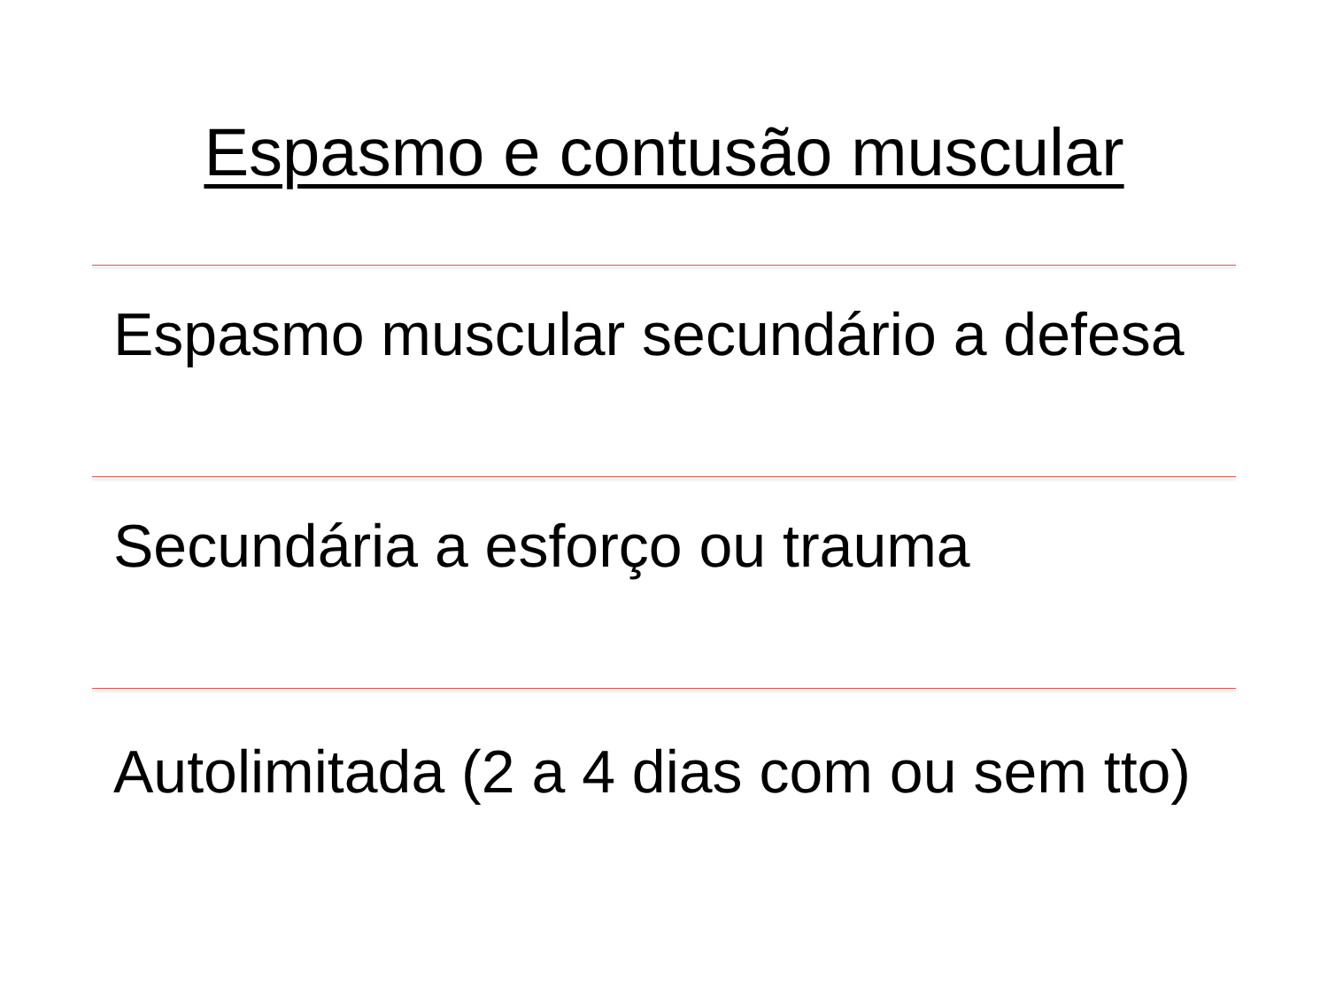Espasmo e contusão muscular
Espasmo muscular secundário a defesa
Secundária a esforço ou trauma
Autolimitada (2 a 4 dias com ou sem tto)